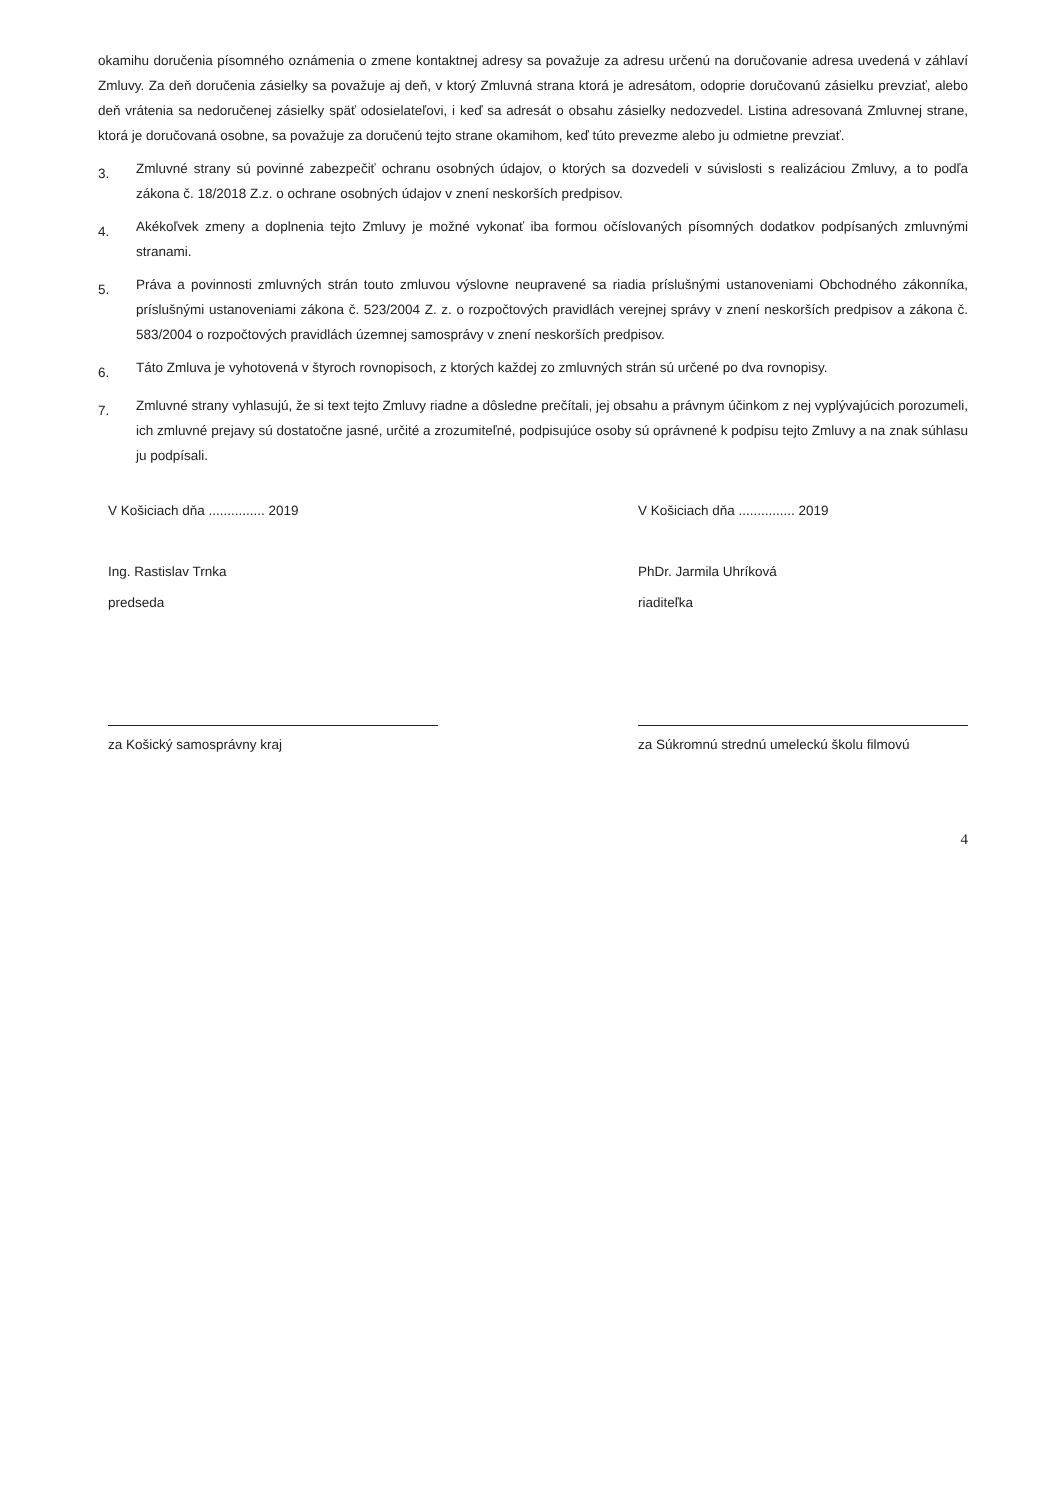okamihu doručenia písomného oznámenia o zmene kontaktnej adresy sa považuje za adresu určenú na doručovanie adresa uvedená v záhlaví Zmluvy. Za deň doručenia zásielky sa považuje aj deň, v ktorý Zmluvná strana ktorá je adresátom, odoprie doručovanú zásielku prevziať, alebo deň vrátenia sa nedoručenej zásielky späť odosielateľovi, i keď sa adresát o obsahu zásielky nedozvedel. Listina adresovaná Zmluvnej strane, ktorá je doručovaná osobne, sa považuje za doručenú tejto strane okamihom, keď túto prevezme alebo ju odmietne prevziať.
3.
Zmluvné strany sú povinné zabezpečiť ochranu osobných údajov, o ktorých sa dozvedeli v súvislosti s realizáciou Zmluvy, a to podľa zákona č. 18/2018 Z.z. o ochrane osobných údajov v znení neskorších predpisov.
4.
Akékoľvek zmeny a doplnenia tejto Zmluvy je možné vykonať iba formou očíslovaných písomných dodatkov podpísaných zmluvnými stranami.
5.
Práva a povinnosti zmluvných strán touto zmluvou výslovne neupravené sa riadia príslušnými ustanoveniami Obchodného zákonníka, príslušnými ustanoveniami zákona č. 523/2004 Z. z. o rozpočtových pravidlách verejnej správy v znení neskorších predpisov a zákona č. 583/2004 o rozpočtových pravidlách územnej samosprávy v znení neskorších predpisov.
6.
Táto Zmluva je vyhotovená v štyroch rovnopisoch, z ktorých každej zo zmluvných strán sú určené po dva rovnopisy.
7.
Zmluvné strany vyhlasujú, že si text tejto Zmluvy riadne a dôsledne prečítali, jej obsahu a právnym účinkom z nej vyplývajúcich porozumeli, ich zmluvné prejavy sú dostatočne jasné, určité a zrozumiteľné, podpisujúce osoby sú oprávnené k podpisu tejto Zmluvy a na znak súhlasu ju podpísali.
V Košiciach dňa ............... 2019
Ing. Rastislav Trnka
predseda
za Košický samosprávny kraj
V Košiciach dňa ............... 2019
PhDr. Jarmila Uhríková
riaditeľka
za Súkromnú strednú umeleckú školu filmovú
4